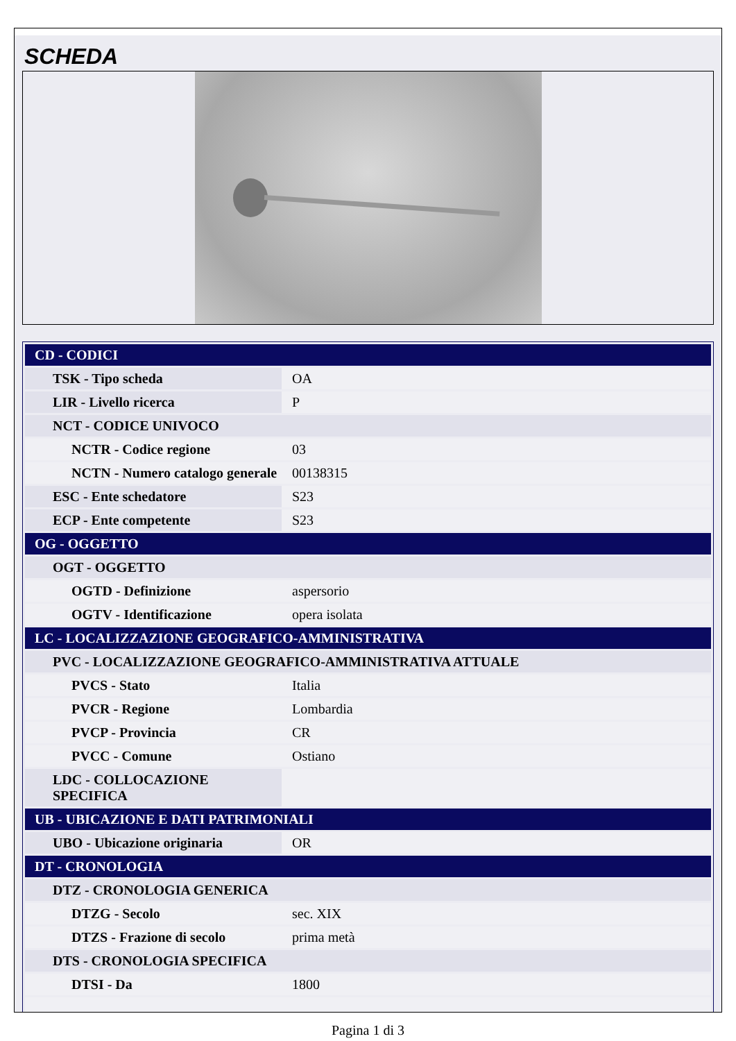SCHEDA
| CD - CODICI | |
| TSK - Tipo scheda | OA |
| LIR - Livello ricerca | P |
| NCT - CODICE UNIVOCO | |
| NCTR - Codice regione | 03 |
| NCTN - Numero catalogo generale | 00138315 |
| ESC - Ente schedatore | S23 |
| ECP - Ente competente | S23 |
| OG - OGGETTO | |
| OGT - OGGETTO | |
| OGTD - Definizione | aspersorio |
| OGTV - Identificazione | opera isolata |
| LC - LOCALIZZAZIONE GEOGRAFICO-AMMINISTRATIVA | |
| PVC - LOCALIZZAZIONE GEOGRAFICO-AMMINISTRATIVA ATTUALE | |
| PVCS - Stato | Italia |
| PVCR - Regione | Lombardia |
| PVCP - Provincia | CR |
| PVCC - Comune | Ostiano |
| LDC - COLLOCAZIONE SPECIFICA | |
| UB - UBICAZIONE E DATI PATRIMONIALI | |
| UBO - Ubicazione originaria | OR |
| DT - CRONOLOGIA | |
| DTZ - CRONOLOGIA GENERICA | |
| DTZG - Secolo | sec. XIX |
| DTZS - Frazione di secolo | prima metà |
| DTS - CRONOLOGIA SPECIFICA | |
| DTSI - Da | 1800 |
Pagina 1 di 3